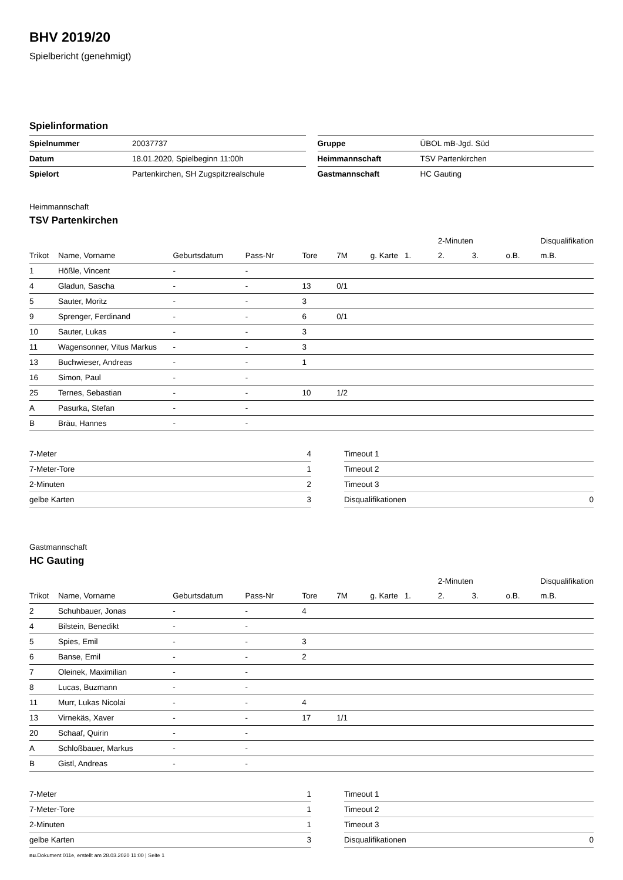BHV 2019/20
Spielbericht (genehmigt)
Spielinformation
| Spielnummer | 20037737 |
| Datum | 18.01.2020, Spielbeginn 11:00h |
| Spielort | Partenkirchen, SH Zugspitzrealschule |
| Gruppe | ÜBOL mB-Jgd. Süd |
| Heimmannschaft | TSV Partenkirchen |
| Gastmannschaft | HC Gauting |
Heimmannschaft
TSV Partenkirchen
| | | | | | | | | 2-Minuten | | | Disqualifikation |
| --- | --- | --- | --- | --- | --- | --- | --- | --- | --- | --- | --- |
| Trikot | Name, Vorname | Geburtsdatum | Pass-Nr | Tore | 7M | g. Karte | 1. | 2. | 3. | o.B. | m.B. |
| 1 | Hößle, Vincent | - | - | | | | | | | | |
| 4 | Gladun, Sascha | - | - | 13 | 0/1 | | | | | | |
| 5 | Sauter, Moritz | - | - | 3 | | | | | | | |
| 9 | Sprenger, Ferdinand | - | - | 6 | 0/1 | | | | | | |
| 10 | Sauter, Lukas | - | - | 3 | | | | | | | |
| 11 | Wagensonner, Vitus Markus | - | - | 3 | | | | | | | |
| 13 | Buchwieser, Andreas | - | - | 1 | | | | | | | |
| 16 | Simon, Paul | - | - | | | | | | | | |
| 25 | Ternes, Sebastian | - | - | 10 | 1/2 | | | | | | |
| A | Pasurka, Stefan | - | - | | | | | | | | |
| B | Bräu, Hannes | - | - | | | | | | | | |
| 7-Meter | 4 |
| 7-Meter-Tore | 1 |
| 2-Minuten | 2 |
| gelbe Karten | 3 |
| Timeout 1 | |
| Timeout 2 | |
| Timeout 3 | |
| Disqualifikationen | 0 |
Gastmannschaft
HC Gauting
| | | | | | | | | 2-Minuten | | | Disqualifikation |
| --- | --- | --- | --- | --- | --- | --- | --- | --- | --- | --- | --- |
| Trikot | Name, Vorname | Geburtsdatum | Pass-Nr | Tore | 7M | g. Karte | 1. | 2. | 3. | o.B. | m.B. |
| 2 | Schuhbauer, Jonas | - | - | 4 | | | | | | | |
| 4 | Bilstein, Benedikt | - | - | | | | | | | | |
| 5 | Spies, Emil | - | - | 3 | | | | | | | |
| 6 | Banse, Emil | - | - | 2 | | | | | | | |
| 7 | Oleinek, Maximilian | - | - | | | | | | | | |
| 8 | Lucas, Buzmann | - | - | | | | | | | | |
| 11 | Murr, Lukas Nicolai | - | - | 4 | | | | | | | |
| 13 | Virnekäs, Xaver | - | - | 17 | 1/1 | | | | | | |
| 20 | Schaaf, Quirin | - | - | | | | | | | | |
| A | Schloßbauer, Markus | - | - | | | | | | | | |
| B | Gistl, Andreas | - | - | | | | | | | | |
| 7-Meter | 1 |
| 7-Meter-Tore | 1 |
| 2-Minuten | 1 |
| gelbe Karten | 3 |
| Timeout 1 | |
| Timeout 2 | |
| Timeout 3 | |
| Disqualifikationen | 0 |
nu.Dokument 011e, erstellt am 28.03.2020 11:00 | Seite 1